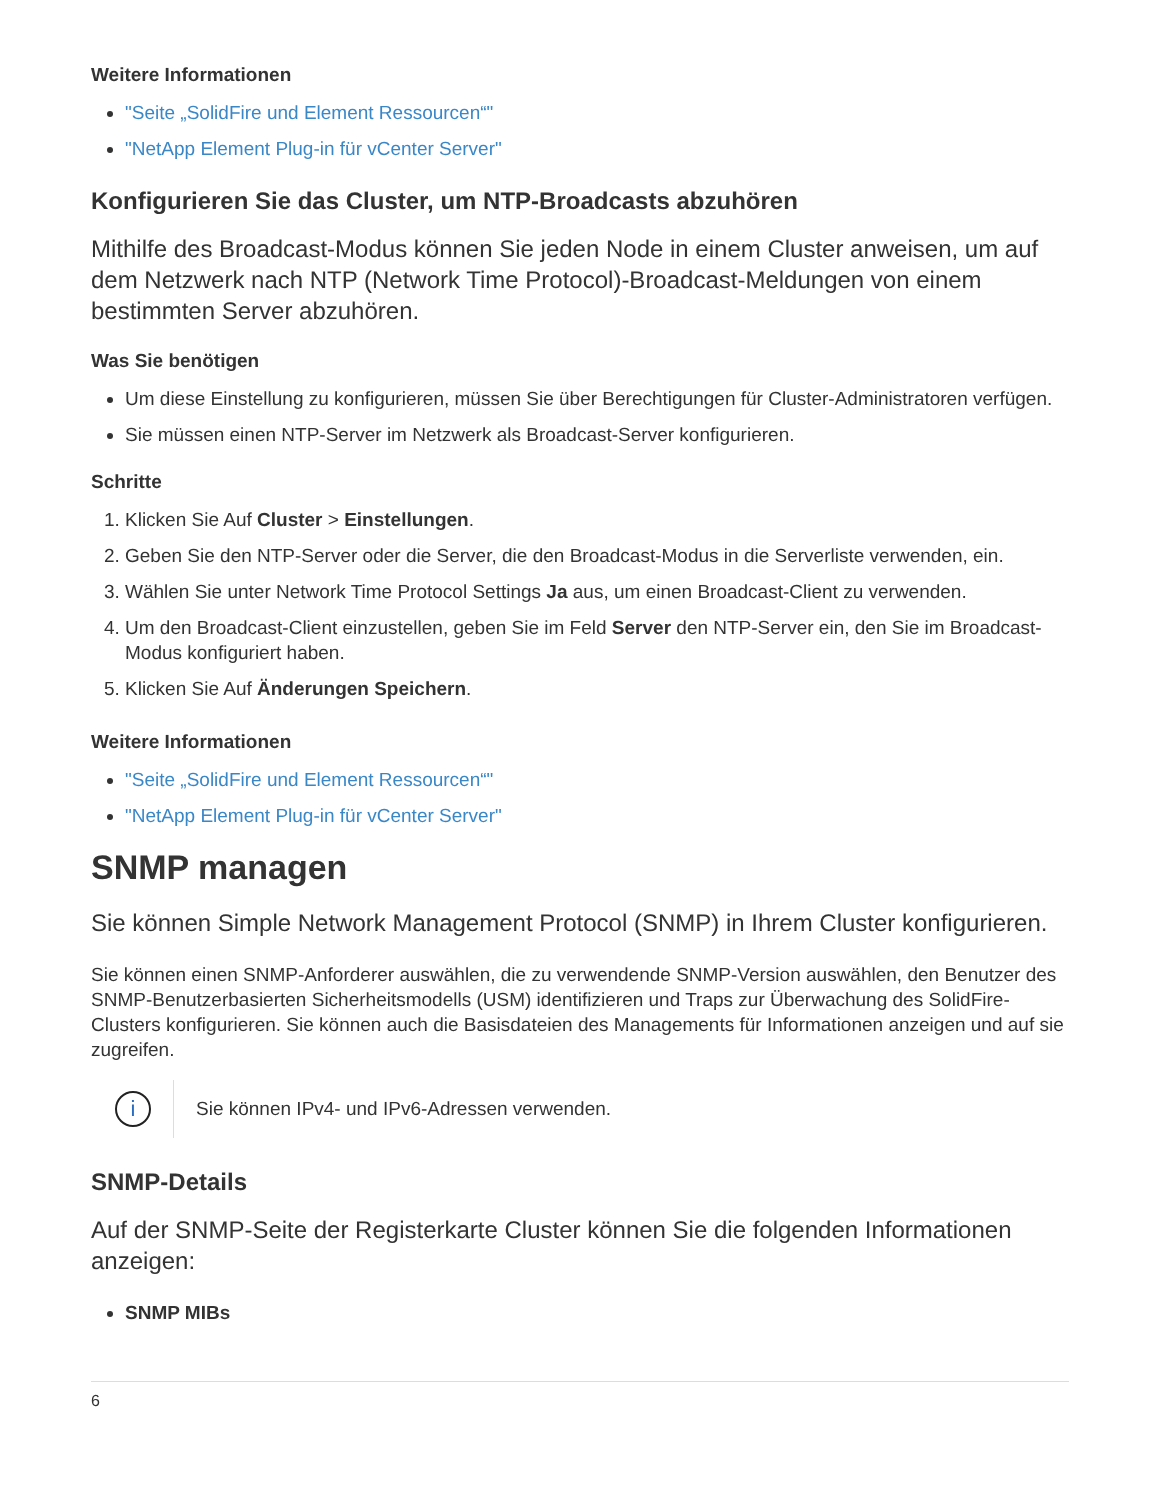Weitere Informationen
"Seite „SolidFire und Element Ressourcen“"
"NetApp Element Plug-in für vCenter Server"
Konfigurieren Sie das Cluster, um NTP-Broadcasts abzuhören
Mithilfe des Broadcast-Modus können Sie jeden Node in einem Cluster anweisen, um auf dem Netzwerk nach NTP (Network Time Protocol)-Broadcast-Meldungen von einem bestimmten Server abzuhören.
Was Sie benötigen
Um diese Einstellung zu konfigurieren, müssen Sie über Berechtigungen für Cluster-Administratoren verfügen.
Sie müssen einen NTP-Server im Netzwerk als Broadcast-Server konfigurieren.
Schritte
1. Klicken Sie Auf Cluster > Einstellungen.
2. Geben Sie den NTP-Server oder die Server, die den Broadcast-Modus in die Serverliste verwenden, ein.
3. Wählen Sie unter Network Time Protocol Settings Ja aus, um einen Broadcast-Client zu verwenden.
4. Um den Broadcast-Client einzustellen, geben Sie im Feld Server den NTP-Server ein, den Sie im Broadcast-Modus konfiguriert haben.
5. Klicken Sie Auf Änderungen Speichern.
Weitere Informationen
"Seite „SolidFire und Element Ressourcen“"
"NetApp Element Plug-in für vCenter Server"
SNMP managen
Sie können Simple Network Management Protocol (SNMP) in Ihrem Cluster konfigurieren.
Sie können einen SNMP-Anforderer auswählen, die zu verwendende SNMP-Version auswählen, den Benutzer des SNMP-Benutzerbasierten Sicherheitsmodells (USM) identifizieren und Traps zur Überwachung des SolidFire-Clusters konfigurieren. Sie können auch die Basisdateien des Managements für Informationen anzeigen und auf sie zugreifen.
i
Sie können IPv4- und IPv6-Adressen verwenden.
SNMP-Details
Auf der SNMP-Seite der Registerkarte Cluster können Sie die folgenden Informationen anzeigen:
SNMP MIBs
6